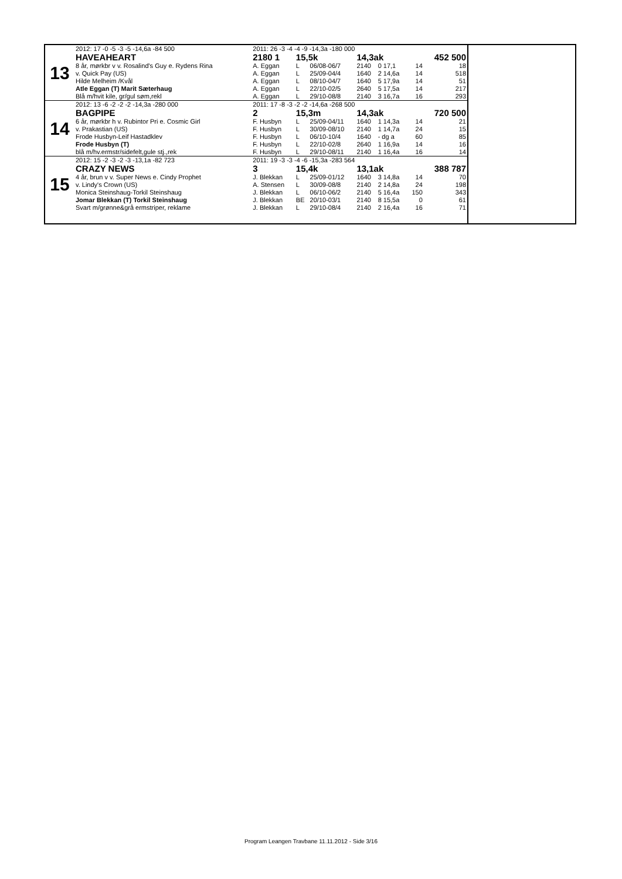| 13 | 2012: 17 -0 -5 -3 -5 -14,6a -84 500 | 2011: 26 -3 -4 -4 -9 -14,3a -180 000 | | | | | | |
| | HAVEAHEART | 2180 1 | 15,5k | | 14,3ak | | | 452 500 |
| | 8 år, mørkbr v v. Rosalind's Guy e. Rydens Rina | A. Eggan | L | 06/08-06/7 | 2140 | 0 17,1 | 14 | 18 |
| | v. Quick Pay (US) | A. Eggan | L | 25/09-04/4 | 1640 | 2 14,6a | 14 | 518 |
| | Hilde Melheim /Kvål | A. Eggan | L | 08/10-04/7 | 1640 | 5 17,9a | 14 | 51 |
| | Atle Eggan (T) Marit Sæterhaug | A. Eggan | L | 22/10-02/5 | 2640 | 5 17,5a | 14 | 217 |
| | Blå m/hvit kile, gr/gul søm,rekl | A. Eggan | L | 29/10-08/8 | 2140 | 3 16,7a | 16 | 293 |
| 14 | 2012: 13 -6 -2 -2 -2 -14,3a -280 000 | 2011: 17 -8 -3 -2 -2 -14,6a -268 500 | | | | | | |
| | BAGPIPE | 2 | 15,3m | | 14,3ak | | | 720 500 |
| | 6 år, mørkbr h v. Rubintor Pri e. Cosmic Girl | F. Husbyn | L | 25/09-04/11 | 1640 | 1 14,3a | 14 | 21 |
| | v. Prakastian (US) | F. Husbyn | L | 30/09-08/10 | 2140 | 1 14,7a | 24 | 15 |
| | Frode Husbyn-Leif Hastadklev | F. Husbyn | L | 06/10-10/4 | 1640 | - dg a | 60 | 85 |
| | Frode Husbyn (T) | F. Husbyn | L | 22/10-02/8 | 2640 | 1 16,9a | 14 | 16 |
| | blå m/hv.ermstr/sidefelt,gule stj.,rek | F. Husbyn | L | 29/10-08/11 | 2140 | 1 16,4a | 16 | 14 |
| 15 | 2012: 15 -2 -3 -2 -3 -13,1a -82 723 | 2011: 19 -3 -3 -4 -6 -15,3a -283 564 | | | | | | |
| | CRAZY NEWS | 3 | 15,4k | | 13,1ak | | | 388 787 |
| | 4 år, brun v v. Super News e. Cindy Prophet | J. Blekkan | L | 25/09-01/12 | 1640 | 3 14,8a | 14 | 70 |
| | v. Lindy's Crown (US) | A. Stensen | L | 30/09-08/8 | 2140 | 2 14,8a | 24 | 198 |
| | Monica Steinshaug-Torkil Steinshaug | J. Blekkan | L | 06/10-06/2 | 2140 | 5 16,4a | 150 | 343 |
| | Jomar Blekkan (T) Torkil Steinshaug | J. Blekkan | BE | 20/10-03/1 | 2140 | 8 15,5a | 0 | 61 |
| | Svart m/grønne&grå ermstriper, reklame | J. Blekkan | L | 29/10-08/4 | 2140 | 2 16,4a | 16 | 71 |
Program Leangen Travbane 11.11.2012 - Side 3/16